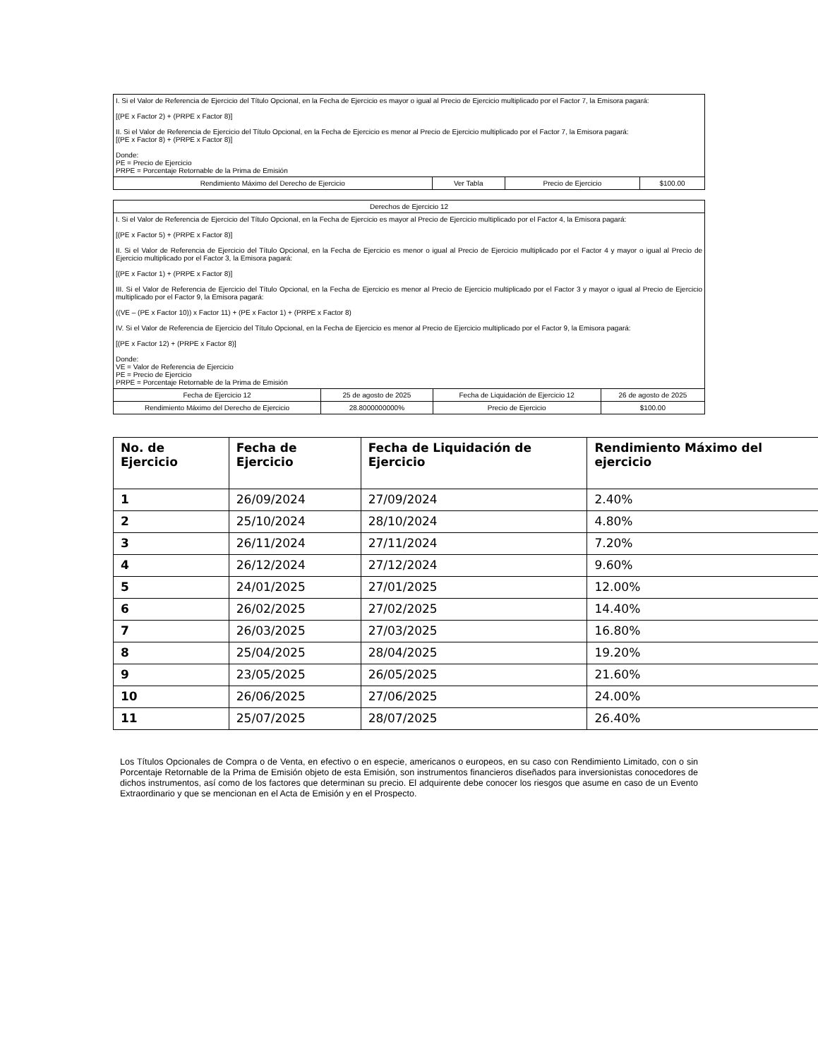| I. Si el Valor de Referencia de Ejercicio del Título Opcional, en la Fecha de Ejercicio es mayor o igual al Precio de Ejercicio multiplicado por el Factor 7, la Emisora pagará: [(PE x Factor 2) + (PRPE x Factor 8)] II. Si el Valor de Referencia de Ejercicio del Título Opcional, en la Fecha de Ejercicio es menor al Precio de Ejercicio multiplicado por el Factor 7, la Emisora pagará: [(PE x Factor 8) + (PRPE x Factor 8)] Donde: PE = Precio de Ejercicio PRPE = Porcentaje Retornable de la Prima de Emisión | | | |
| Rendimiento Máximo del Derecho de Ejercicio | Ver Tabla | Precio de Ejercicio | $100.00 |
| Derechos de Ejercicio 12 | | | |
| I. Si el Valor de Referencia de Ejercicio del Título Opcional, en la Fecha de Ejercicio es mayor al Precio de Ejercicio multiplicado por el Factor 4, la Emisora pagará: [(PE x Factor 5) + (PRPE x Factor 8)] II. Si el Valor de Referencia de Ejercicio del Título Opcional, en la Fecha de Ejercicio es menor o igual al Precio de Ejercicio multiplicado por el Factor 4 y mayor o igual al Precio de Ejercicio multiplicado por el Factor 3, la Emisora pagará: [(PE x Factor 1) + (PRPE x Factor 8)] III. Si el Valor de Referencia de Ejercicio del Título Opcional, en la Fecha de Ejercicio es menor al Precio de Ejercicio multiplicado por el Factor 3 y mayor o igual al Precio de Ejercicio multiplicado por el Factor 9, la Emisora pagará: ((VE – (PE x Factor 10)) x Factor 11) + (PE x Factor 1) + (PRPE x Factor 8) IV. Si el Valor de Referencia de Ejercicio del Título Opcional, en la Fecha de Ejercicio es menor al Precio de Ejercicio multiplicado por el Factor 9, la Emisora pagará: [(PE x Factor 12) + (PRPE x Factor 8)] Donde: VE = Valor de Referencia de Ejercicio PE = Precio de Ejercicio PRPE = Porcentaje Retornable de la Prima de Emisión | | | |
| Fecha de Ejercicio 12 | 25 de agosto de 2025 | Fecha de Liquidación de Ejercicio 12 | 26 de agosto de 2025 |
| Rendimiento Máximo del Derecho de Ejercicio | 28.8000000000% | Precio de Ejercicio | $100.00 |
| No. de Ejercicio | Fecha de Ejercicio | Fecha de Liquidación de Ejercicio | Rendimiento Máximo del ejercicio |
| --- | --- | --- | --- |
| 1 | 26/09/2024 | 27/09/2024 | 2.40% |
| 2 | 25/10/2024 | 28/10/2024 | 4.80% |
| 3 | 26/11/2024 | 27/11/2024 | 7.20% |
| 4 | 26/12/2024 | 27/12/2024 | 9.60% |
| 5 | 24/01/2025 | 27/01/2025 | 12.00% |
| 6 | 26/02/2025 | 27/02/2025 | 14.40% |
| 7 | 26/03/2025 | 27/03/2025 | 16.80% |
| 8 | 25/04/2025 | 28/04/2025 | 19.20% |
| 9 | 23/05/2025 | 26/05/2025 | 21.60% |
| 10 | 26/06/2025 | 27/06/2025 | 24.00% |
| 11 | 25/07/2025 | 28/07/2025 | 26.40% |
Los Títulos Opcionales de Compra o de Venta, en efectivo o en especie, americanos o europeos, en su caso con Rendimiento Limitado, con o sin Porcentaje Retornable de la Prima de Emisión objeto de esta Emisión, son instrumentos financieros diseñados para inversionistas conocedores de dichos instrumentos, así como de los factores que determinan su precio. El adquirente debe conocer los riesgos que asume en caso de un Evento Extraordinario y que se mencionan en el Acta de Emisión y en el Prospecto.